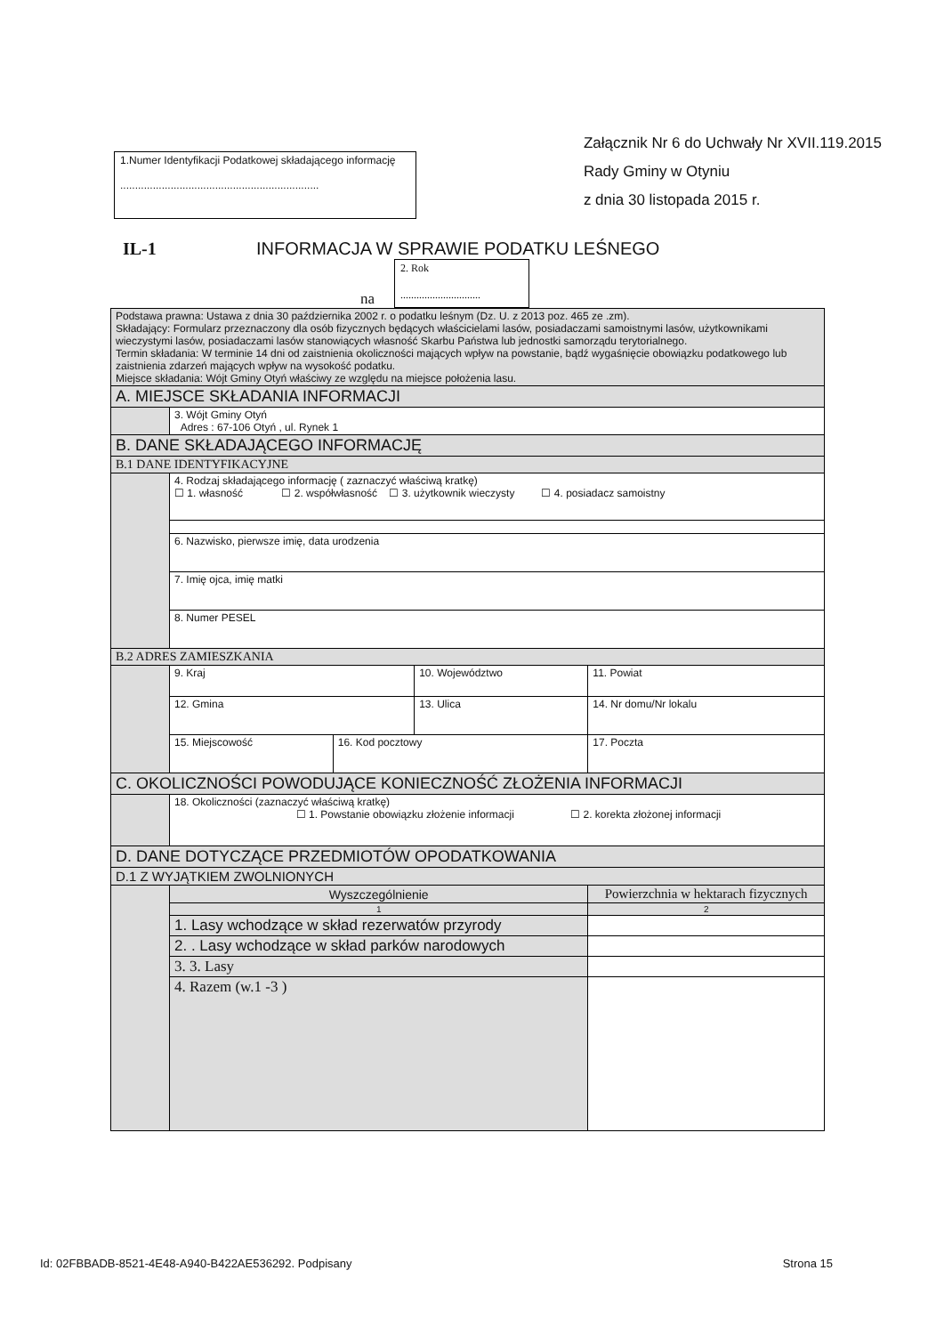1.Numer Identyfikacji Podatkowej składającego informację
...................................................................
Załącznik Nr 6 do Uchwały Nr XVII.119.2015
Rady Gminy w Otyniu
z dnia 30 listopada 2015 r.
IL-1 INFORMACJA W SPRAWIE PODATKU LEŚNEGO
na
2. Rok
..............................
| Podstawa prawna: Ustawa z dnia 30 października 2002 r. o podatku leśnym (Dz. U. z 2013 poz. 465 ze .zm). Składający: Formularz przeznaczony dla osób fizycznych będących właścicielami lasów, posiadaczami samoistnymi lasów, użytkownikami wieczystymi lasów, posiadaczami lasów stanowiących własność Skarbu Państwa lub jednostki samorządu terytorialnego. Termin składania: W terminie 14 dni od zaistnienia okoliczności mających wpływ na powstanie, bądź wygaśnięcie obowiązku podatkowego lub zaistnienia zdarzeń mających wpływ na wysokość podatku. Miejsce składania: Wójt Gminy Otyń właściwy ze względu na miejsce położenia lasu. | | | | | |
| A. MIEJSCE SKŁADANIA INFORMACJI | | | | | |
| | 3. Wójt Gminy Otyń Adres : 67-106 Otyń , ul. Rynek 1 | | | | |
| B. DANE SKŁADAJĄCEGO INFORMACJĘ | | | | | |
| B.1 DANE IDENTYFIKACYJNE | | | | | |
| | 4. Rodzaj składającego informację ( zaznaczyć właściwą kratkę) ☐ 1. własność ☐ 2. współwłasność ☐ 3. użytkownik wieczysty ☐ 4. posiadacz samoistny | | | | |
| | 6. Nazwisko, pierwsze imię, data urodzenia | | | | |
| | 7. Imię ojca, imię matki | | | | |
| | 8. Numer PESEL | | | | |
| B.2 ADRES ZAMIESZKANIA | | | | | |
| | 9. Kraj | | 10. Województwo | | 11. Powiat |
| | 12. Gmina | | 13. Ulica | | 14. Nr domu/Nr lokalu |
| | 15. Miejscowość | 16. Kod pocztowy | | 17. Poczta | |
| C. OKOLICZNOŚCI POWODUJĄCE KONIECZNOŚĆ ZŁOŻENIA INFORMACJI | | | | | |
| | 18. Okoliczności (zaznaczyć właściwą kratkę) ☐ 1. Powstanie obowiązku złożenie informacji ☐ 2. korekta złożonej informacji | | | | |
| D. DANE DOTYCZĄCE PRZEDMIOTÓW OPODATKOWANIA | | | | | |
| D.1 Z WYJĄTKIEM ZWOLNIONYCH | | | | | |
| | Wyszczególnienie | | | Powierzchnia w hektarach fizycznych | |
| | 1 | | | 2 | |
| | 1. Lasy wchodzące w skład rezerwatów przyrody | | | | |
| | 2. . Lasy wchodzące w skład parków narodowych | | | | |
| | 3. 3. Lasy | | | | |
| | 4. Razem (w.1 -3 ) | | | | |
Id: 02FBBADB-8521-4E48-A940-B422AE536292. Podpisany Strona 15